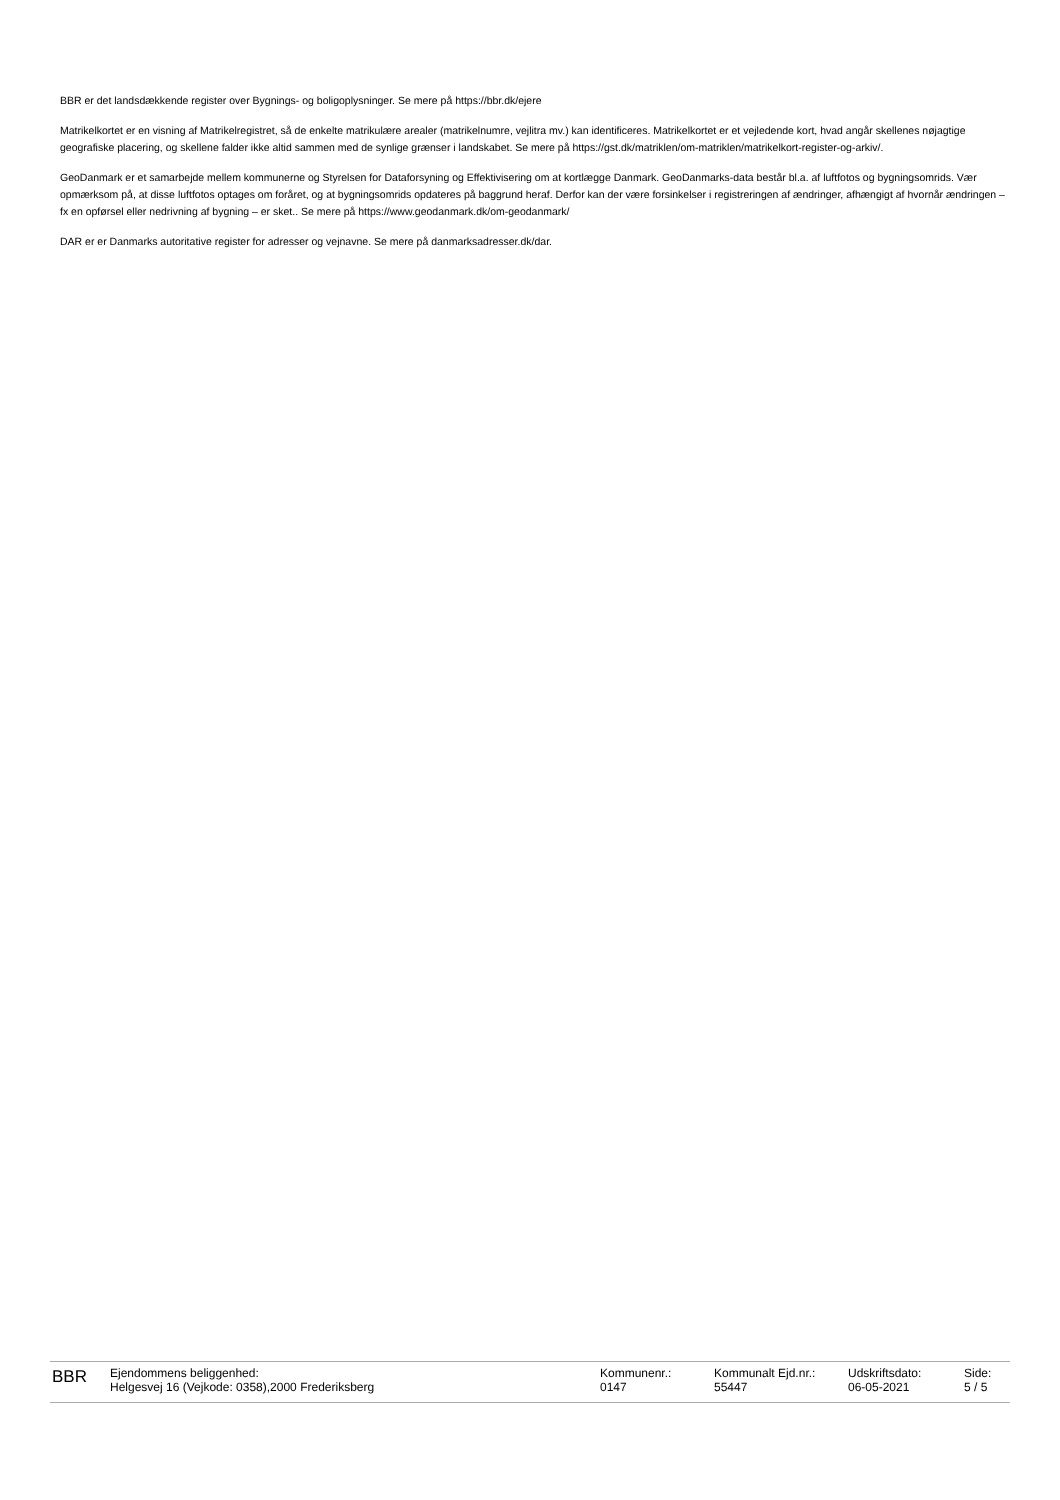BBR er det landsdækkende register over Bygnings- og boligoplysninger. Se mere på https://bbr.dk/ejere
Matrikelkortet er en visning af Matrikelregistret, så de enkelte matrikulære arealer (matrikelnumre, vejlitra mv.) kan identificeres. Matrikelkortet er et vejledende kort, hvad angår skellenes nøjagtige geografiske placering, og skellene falder ikke altid sammen med de synlige grænser i landskabet. Se mere på https://gst.dk/matriklen/om-matriklen/matrikelkort-register-og-arkiv/.
GeoDanmark er et samarbejde mellem kommunerne og Styrelsen for Dataforsyning og Effektivisering om at kortlægge Danmark. GeoDanmarks-data består bl.a. af luftfotos og bygningsomrids. Vær opmærksom på, at disse luftfotos optages om foråret, og at bygningsomrids opdateres på baggrund heraf. Derfor kan der være forsinkelser i registreringen af ændringer, afhængigt af hvornår ændringen – fx en opførsel eller nedrivning af bygning – er sket.. Se mere på https://www.geodanmark.dk/om-geodanmark/
DAR er er Danmarks autoritative register for adresser og vejnavne. Se mere på danmarksadresser.dk/dar.
BBR
Ejendommens beliggenhed:
Helgesvej 16 (Vejkode: 0358),2000 Frederiksberg
Kommunenr.:
0147
Kommunalt Ejd.nr.:
55447
Udskriftsdato:
06-05-2021
Side:
5 / 5